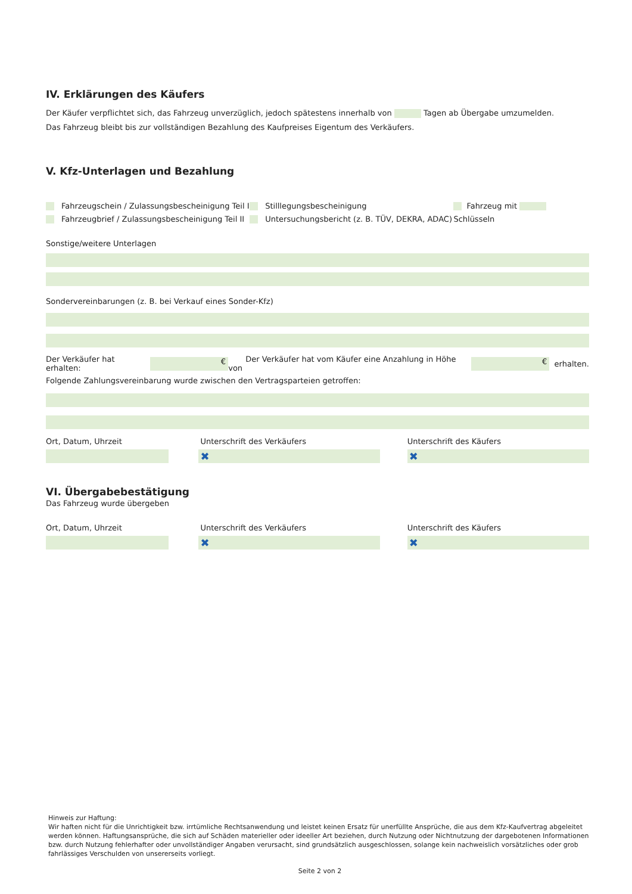IV. Erklärungen des Käufers
Der Käufer verpflichtet sich, das Fahrzeug unverzüglich, jedoch spätestens innerhalb von Tagen ab Übergabe umzumelden.
Das Fahrzeug bleibt bis zur vollständigen Bezahlung des Kaufpreises Eigentum des Verkäufers.
V. Kfz-Unterlagen und Bezahlung
Fahrzeugschein / Zulassungsbescheinigung Teil I
Fahrzeugbrief / Zulassungsbescheinigung Teil II
Stilllegungsbescheinigung
Untersuchungsbericht (z. B. TÜV, DEKRA, ADAC)
Fahrzeug mit Schlüsseln
Sonstige/weitere Unterlagen
Sondervereinbarungen (z. B. bei Verkauf eines Sonder-Kfz)
Der Verkäufer hat erhalten: € Der Verkäufer hat vom Käufer eine Anzahlung in Höhe von € erhalten.
Folgende Zahlungsvereinbarung wurde zwischen den Vertragsparteien getroffen:
Ort, Datum, Uhrzeit Unterschrift des Verkäufers
✖
Unterschrift des Käufers
✖
VI. Übergabebestätigung
Das Fahrzeug wurde übergeben
Ort, Datum, Uhrzeit Unterschrift des Verkäufers
✖
Unterschrift des Käufers
✖
Hinweis zur Haftung:
Wir haften nicht für die Unrichtigkeit bzw. irrtümliche Rechtsanwendung und leistet keinen Ersatz für unerfüllte Ansprüche, die aus dem Kfz-Kaufvertrag abgeleitet werden können. Haftungsansprüche, die sich auf Schäden materieller oder ideeller Art beziehen, durch Nutzung oder Nichtnutzung der dargebotenen Informationen bzw. durch Nutzung fehlerhafter oder unvollständiger Angaben verursacht, sind grundsätzlich ausgeschlossen, solange kein nachweislich vorsätzliches oder grob fahrlässiges Verschulden von unsererseits vorliegt.
Seite 2 von 2